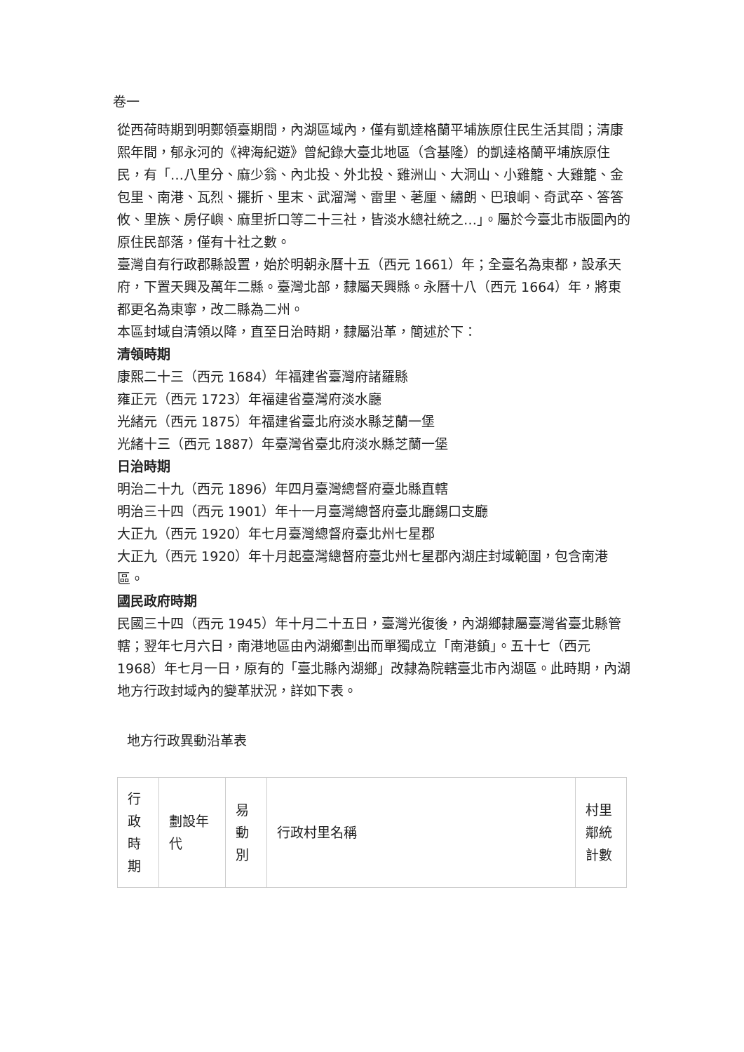卷一
從西荷時期到明鄭領臺期間，內湖區域內，僅有凱達格蘭平埔族原住民生活其間；清康熙年間，郁永河的《裨海紀遊》曾紀錄大臺北地區（含基隆）的凱達格蘭平埔族原住民，有「…八里分、麻少翁、內北投、外北投、雞洲山、大洞山、小雞籠、大雞籠、金包里、南港、瓦烈、擺折、里末、武溜灣、雷里、荖厘、繡朗、巴琅峒、奇武卒、答答攸、里族、房仔嶼、麻里折口等二十三社，皆淡水總社統之…」。屬於今臺北市版圖內的原住民部落，僅有十社之數。
臺灣自有行政郡縣設置，始於明朝永曆十五（西元 1661）年；全臺名為東都，設承天府，下置天興及萬年二縣。臺灣北部，隸屬天興縣。永曆十八（西元 1664）年，將東都更名為東寧，改二縣為二州。
本區封域自清領以降，直至日治時期，隸屬沿革，簡述於下：
清領時期
康熙二十三（西元 1684）年福建省臺灣府諸羅縣
雍正元（西元 1723）年福建省臺灣府淡水廳
光緒元（西元 1875）年福建省臺北府淡水縣芝蘭一堡
光緒十三（西元 1887）年臺灣省臺北府淡水縣芝蘭一堡
日治時期
明治二十九（西元 1896）年四月臺灣總督府臺北縣直轄
明治三十四（西元 1901）年十一月臺灣總督府臺北廳錫口支廳
大正九（西元 1920）年七月臺灣總督府臺北州七星郡
大正九（西元 1920）年十月起臺灣總督府臺北州七星郡內湖庄封域範圍，包含南港區。
國民政府時期
民國三十四（西元 1945）年十月二十五日，臺灣光復後，內湖鄉隸屬臺灣省臺北縣管轄；翌年七月六日，南港地區由內湖鄉劃出而單獨成立「南港鎮」。五十七（西元 1968）年七月一日，原有的「臺北縣內湖鄉」改隸為院轄臺北市內湖區。此時期，內湖地方行政封域內的變革狀況，詳如下表。
地方行政異動沿革表
| 行政時期 | 劃設年代 | 易動別 | 行政村里名稱 | 村里鄰統計數 |